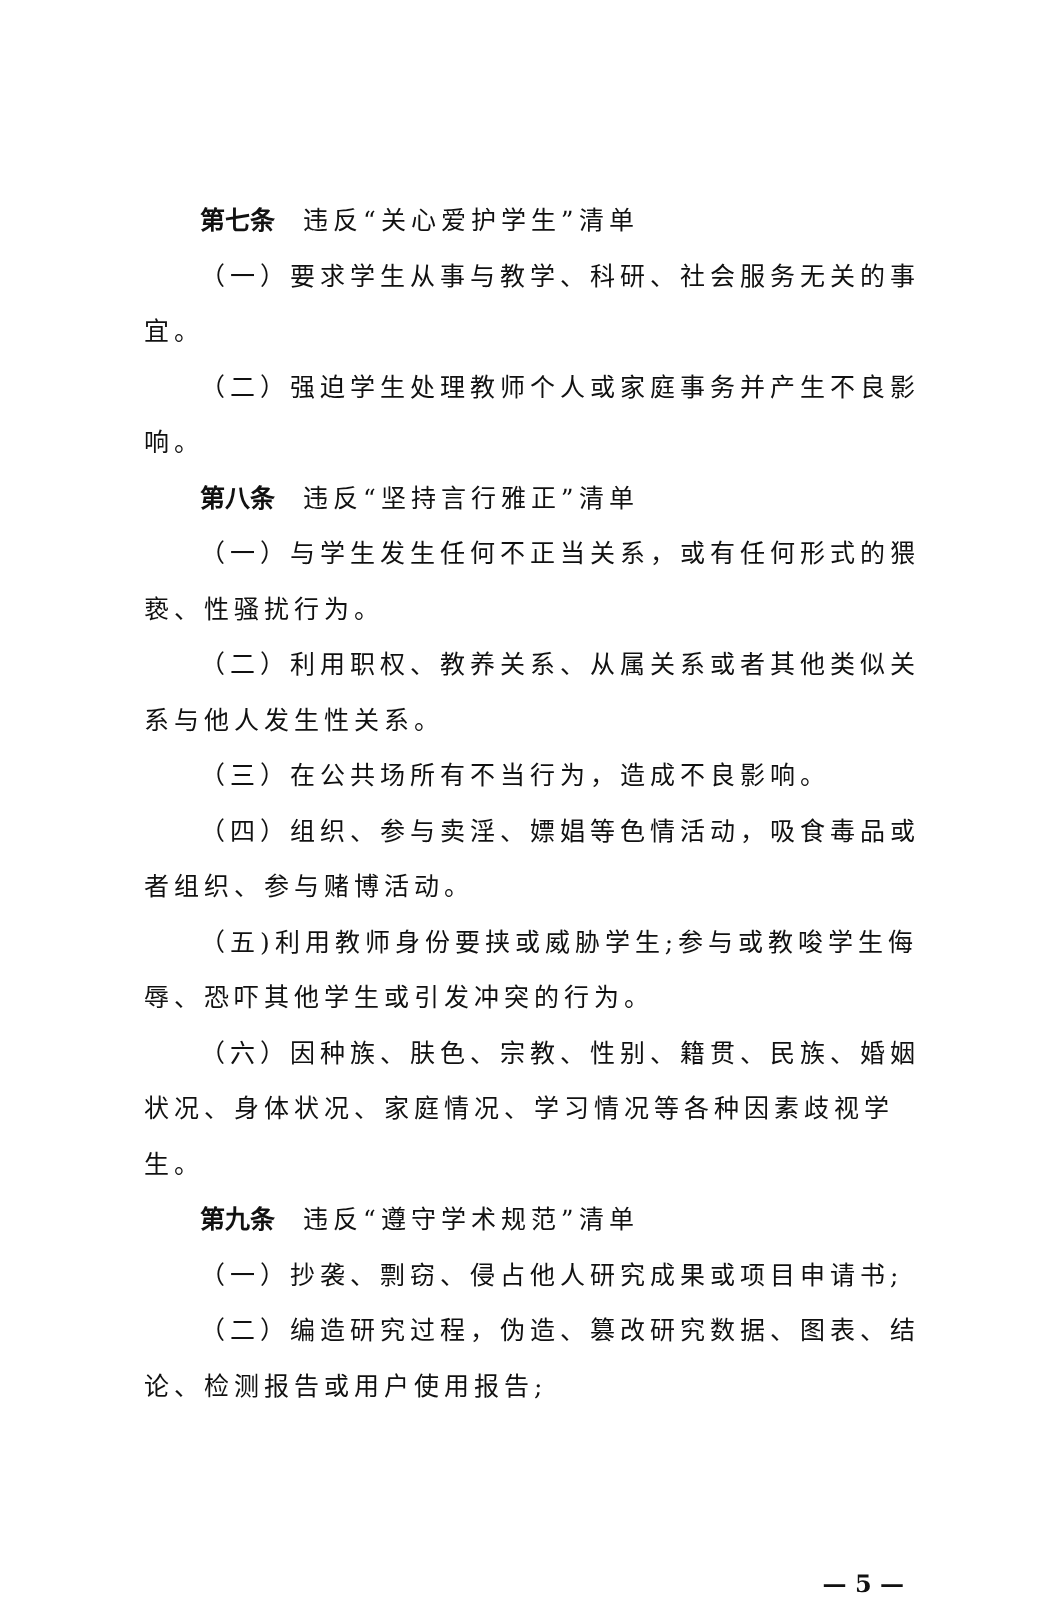第七条 违反“关心爱护学生”清单
（一）要求学生从事与教学、科研、社会服务无关的事宜。
（二）强迫学生处理教师个人或家庭事务并产生不良影响。
第八条 违反“坚持言行雅正”清单
（一）与学生发生任何不正当关系，或有任何形式的猥亵、性骚扰行为。
（二）利用职权、教养关系、从属关系或者其他类似关系与他人发生性关系。
（三）在公共场所有不当行为，造成不良影响。
（四）组织、参与卖淫、嫖娼等色情活动，吸食毒品或者组织、参与赌博活动。
（五)利用教师身份要挟或威胁学生;参与或教唆学生侮辱、恐吓其他学生或引发冲突的行为。
（六）因种族、肤色、宗教、性别、籍贯、民族、婚姻状况、身体状况、家庭情况、学习情况等各种因素歧视学生。
第九条 违反“遵守学术规范”清单
（一）抄袭、剽窃、侵占他人研究成果或项目申请书;
（二）编造研究过程，伪造、篡改研究数据、图表、结论、检测报告或用户使用报告;
— 5 —